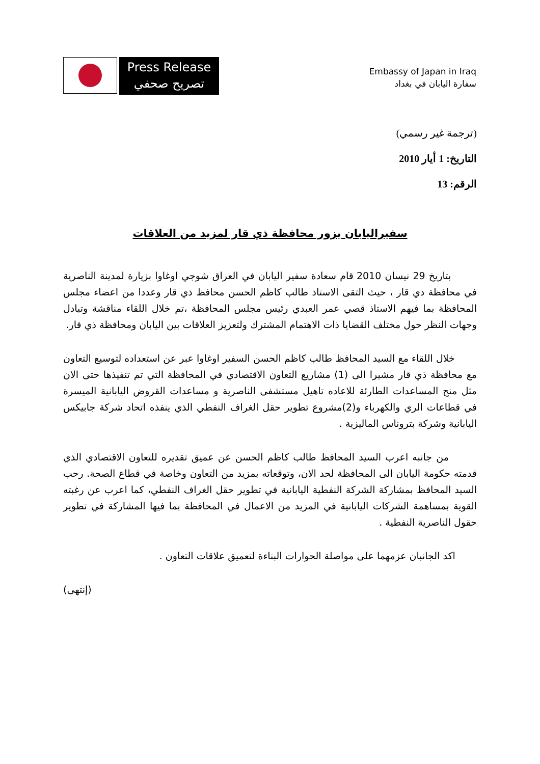Press Release
تصريح صحفي
Embassy of Japan in Iraq
سفارة اليابان في بغداد
(ترجمة غير رسمي)
التاريخ: 1 أيار 2010
الرقم: 13
سفيراليابان يزور محافظة ذي قار لمزيد من العلاقات
بتاريخ 29 نيسان 2010 قام سعادة سفير اليابان في العراق شوجي اوغاوا بزيارة لمدينة الناصرية في محافظة ذي قار ، حيث التقى الاستاذ طالب كاظم الحسن محافظ ذي قار وعددا من اعضاء مجلس المحافظة بما فيهم الاستاذ قصي عمر العبدي رئيس مجلس المحافظة ،تم خلال اللقاء مناقشة وتبادل وجهات النظر حول مختلف القضايا ذات الاهتمام المشترك ولتعزيز العلاقات بين اليابان ومحافظة ذي قار.
خلال اللقاء مع السيد المحافظ طالب كاظم الحسن السفير اوغاوا عبر عن استعداده لتوسيع التعاون مع محافظة ذي قار مشيرا الى (1) مشاريع التعاون الاقتصادي في المحافظة التي تم تنفيذها حتى الان مثل منح المساعدات الطارئة للاعاده تاهيل مستشفى الناصرية و مساعدات القروض اليابانية الميسرة في قطاعات الري والكهرباء و(2)مشروع تطوير حقل الغراف النفطي الذي ينفذه اتحاد شركة جابيكس اليابانية وشركة بتروناس الماليزية .
من جانبه اعرب السيد المحافظ طالب كاظم الحسن عن عميق تقديره للتعاون الاقتصادي الذي قدمته حكومة اليابان الى المحافظة لحد الان، وتوقعاته بمزيد من التعاون وخاصة في قطاع الصحة. رحب السيد المحافظ بمشاركة الشركة النفطية اليابانية في تطوير حقل الغراف النفطي، كما اعرب عن رغبته القوية بمساهمة الشركات اليابانية في المزيد من الاعمال في المحافظة بما فيها المشاركة في تطوير حقول الناصرية النفطية .
اكد الجانبان عزمهما على مواصلة الحوارات البناءة لتعميق علاقات التعاون .
(إنتهى)